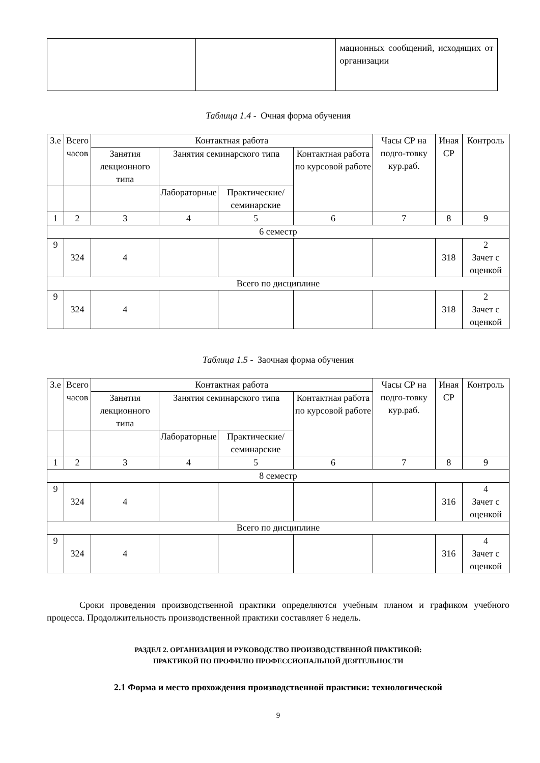| | | мационных сообщений, исходящих от организации |
Таблица 1.4 - Очная форма обучения
| З.е | Всего часов | Контактная работа | | | | Часы СР на подго-товку кур.раб. | Иная СР | Контроль |
| --- | --- | --- | --- | --- | --- | --- | --- | --- |
| | | Занятия лекционного типа | Занятия семинарского типа | | Контактная работа по курсовой работе | | | |
| | | | Лабораторные | Практические/ семинарские | | | | |
| 1 | 2 | 3 | 4 | 5 | 6 | 7 | 8 | 9 |
| 6 семестр | | | | | | | | |
| 9 | 324 | 4 | | | | | 318 | 2 Зачет с оценкой |
| Всего по дисциплине | | | | | | | | |
| 9 | 324 | 4 | | | | | 318 | 2 Зачет с оценкой |
Таблица 1.5 - Заочная форма обучения
| З.е | Всего часов | Контактная работа | | | | Часы СР на подго-товку кур.раб. | Иная СР | Контроль |
| --- | --- | --- | --- | --- | --- | --- | --- | --- |
| | | Занятия лекционного типа | Занятия семинарского типа | | Контактная работа по курсовой работе | | | |
| | | | Лабораторные | Практические/ семинарские | | | | |
| 1 | 2 | 3 | 4 | 5 | 6 | 7 | 8 | 9 |
| 8 семестр | | | | | | | | |
| 9 | 324 | 4 | | | | | 316 | 4 Зачет с оценкой |
| Всего по дисциплине | | | | | | | | |
| 9 | 324 | 4 | | | | | 316 | 4 Зачет с оценкой |
Сроки проведения производственной практики определяются учебным планом и графиком учебного процесса. Продолжительность производственной практики составляет 6 недель.
РАЗДЕЛ 2. ОРГАНИЗАЦИЯ И РУКОВОДСТВО ПРОИЗВОДСТВЕННОЙ ПРАКТИКОЙ:
ПРАКТИКОЙ ПО ПРОФИЛЮ ПРОФЕССИОНАЛЬНОЙ ДЕЯТЕЛЬНОСТИ
2.1 Форма и место прохождения производственной практики: технологической
9